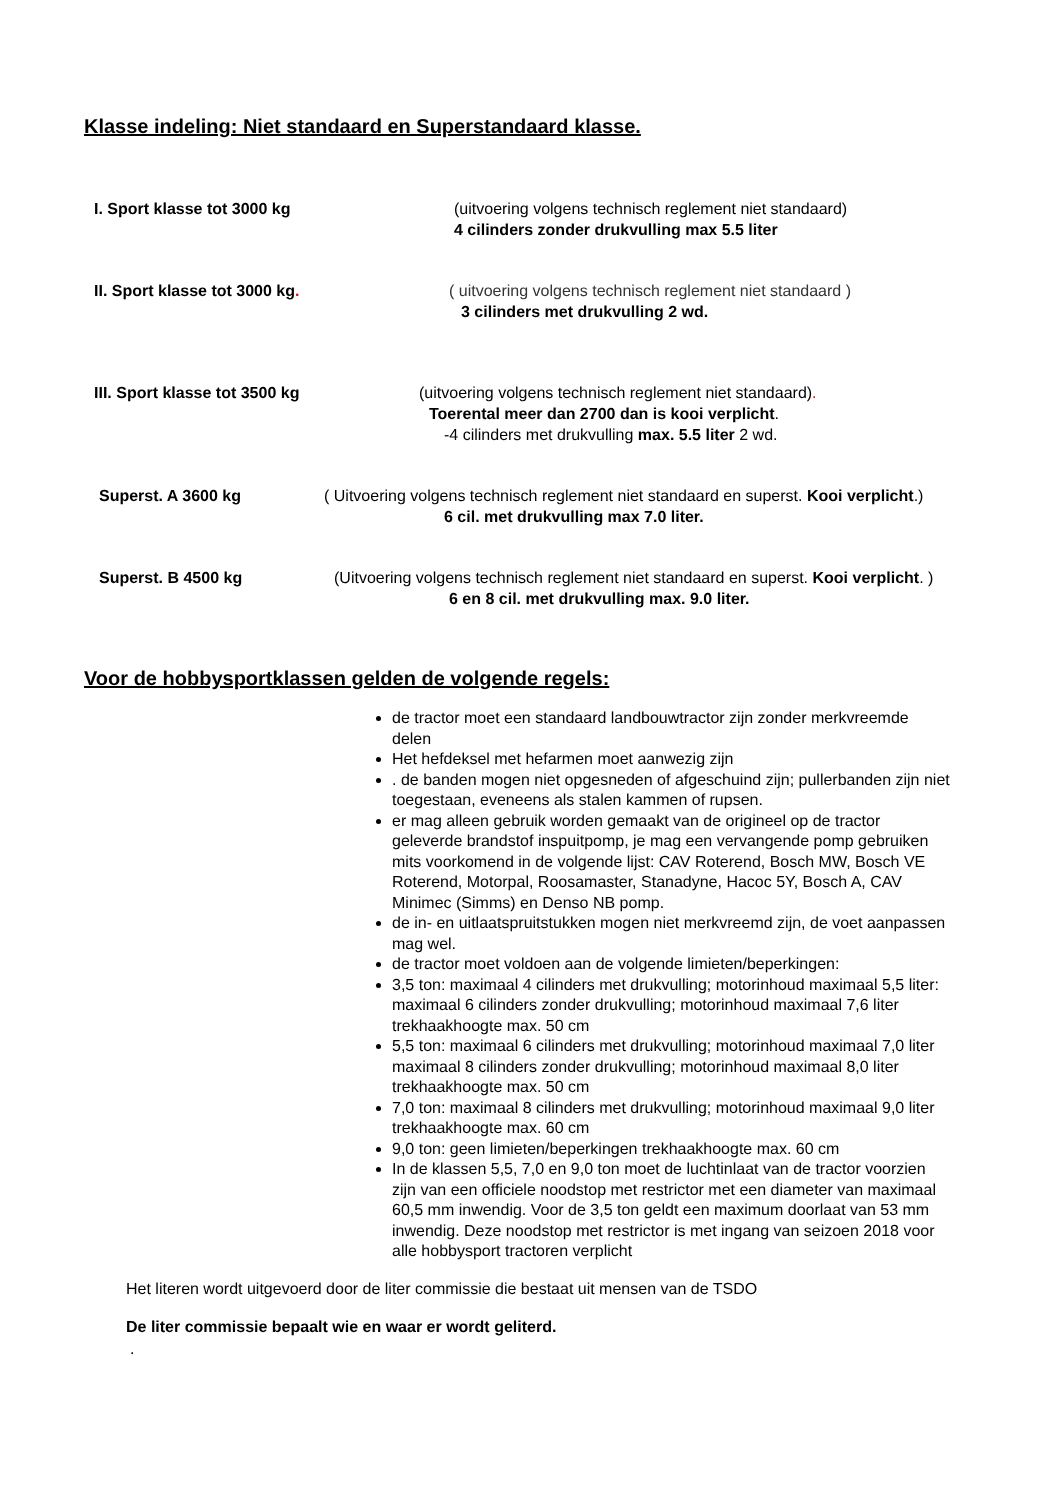Klasse indeling: Niet standaard en Superstandaard klasse.
I. Sport klasse tot 3000 kg (uitvoering volgens technisch reglement niet standaard)
4 cilinders zonder drukvulling max 5.5 liter
II. Sport klasse tot 3000 kg. ( uitvoering volgens technisch reglement niet standaard )
3 cilinders met drukvulling 2 wd.
III. Sport klasse tot 3500 kg (uitvoering volgens technisch reglement niet standaard).
Toerental meer dan 2700 dan is kooi verplicht.
-4 cilinders met drukvulling max. 5.5 liter 2 wd.
Superst. A 3600 kg ( Uitvoering volgens technisch reglement niet standaard en superst. Kooi verplicht.)
6 cil. met drukvulling max 7.0 liter.
Superst. B 4500 kg (Uitvoering volgens technisch reglement niet standaard en superst. Kooi verplicht. )
6 en 8 cil. met drukvulling max. 9.0 liter.
Voor de hobbysportklassen gelden de volgende regels:
de tractor moet een standaard landbouwtractor zijn zonder merkvreemde delen
Het hefdeksel met hefarmen moet aanwezig zijn
. de banden mogen niet opgesneden of afgeschuind zijn; pullerbanden zijn niet toegestaan, eveneens als stalen kammen of rupsen.
er mag alleen gebruik worden gemaakt van de origineel op de tractor geleverde brandstof inspuitpomp, je mag een vervangende pomp gebruiken mits voorkomend in de volgende lijst: CAV Roterend, Bosch MW, Bosch VE Roterend, Motorpal, Roosamaster, Stanadyne, Hacoc 5Y, Bosch A, CAV Minimec (Simms) en Denso NB pomp.
de in- en uitlaatspruitstukken mogen niet merkvreemd zijn, de voet aanpassen mag wel.
de tractor moet voldoen aan de volgende limieten/beperkingen:
3,5 ton: maximaal 4 cilinders met drukvulling; motorinhoud maximaal 5,5 liter: maximaal 6 cilinders zonder drukvulling; motorinhoud maximaal 7,6 liter trekhaakhoogte max. 50 cm
5,5 ton: maximaal 6 cilinders met drukvulling; motorinhoud maximaal 7,0 liter maximaal 8 cilinders zonder drukvulling; motorinhoud maximaal 8,0 liter trekhaakhoogte max. 50 cm
7,0 ton: maximaal 8 cilinders met drukvulling; motorinhoud maximaal 9,0 liter trekhaakhoogte max. 60 cm
9,0 ton: geen limieten/beperkingen trekhaakhoogte max. 60 cm
In de klassen 5,5, 7,0 en 9,0 ton moet de luchtinlaat van de tractor voorzien zijn van een officiele noodstop met restrictor met een diameter van maximaal 60,5 mm inwendig. Voor de 3,5 ton geldt een maximum doorlaat van 53 mm inwendig. Deze noodstop met restrictor is met ingang van seizoen 2018 voor alle hobbysport tractoren verplicht
Het literen wordt uitgevoerd door de liter commissie die bestaat uit mensen van de TSDO
De liter commissie bepaalt wie en waar er wordt geliterd.
.